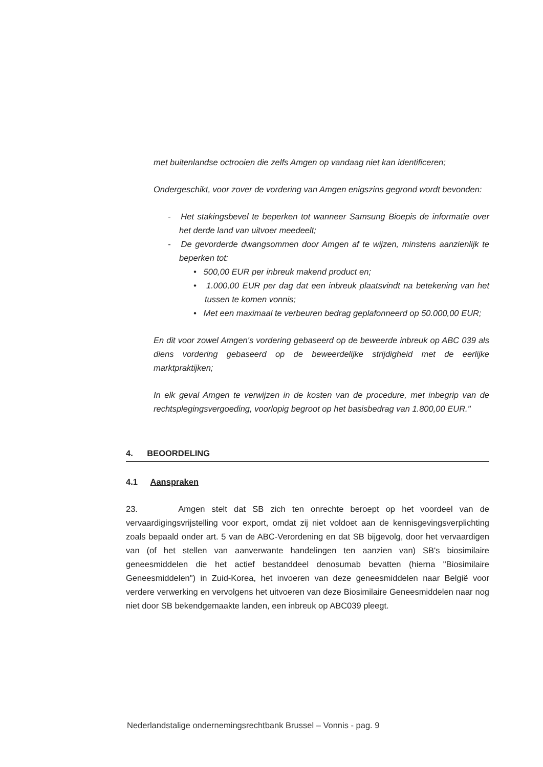met buitenlandse octrooien die zelfs Amgen op vandaag niet kan identificeren;
Ondergeschikt, voor zover de vordering van Amgen enigszins gegrond wordt bevonden:
- Het stakingsbevel te beperken tot wanneer Samsung Bioepis de informatie over het derde land van uitvoer meedeelt;
- De gevorderde dwangsommen door Amgen af te wijzen, minstens aanzienlijk te beperken tot:
• 500,00 EUR per inbreuk makend product en;
• 1.000,00 EUR per dag dat een inbreuk plaatsvindt na betekening van het tussen te komen vonnis;
• Met een maximaal te verbeuren bedrag geplafonneerd op 50.000,00 EUR;
En dit voor zowel Amgen's vordering gebaseerd op de beweerde inbreuk op ABC 039 als diens vordering gebaseerd op de beweerdelijke strijdigheid met de eerlijke marktpraktijken;
In elk geval Amgen te verwijzen in de kosten van de procedure, met inbegrip van de rechtsplegingsvergoeding, voorlopig begroot op het basisbedrag van 1.800,00 EUR."
4. BEOORDELING
4.1 Aanspraken
23. Amgen stelt dat SB zich ten onrechte beroept op het voordeel van de vervaardigingsvrijstelling voor export, omdat zij niet voldoet aan de kennisgevingsverplichting zoals bepaald onder art. 5 van de ABC-Verordening en dat SB bijgevolg, door het vervaardigen van (of het stellen van aanverwante handelingen ten aanzien van) SB's biosimilaire geneesmiddelen die het actief bestanddeel denosumab bevatten (hierna "Biosimilaire Geneesmiddelen") in Zuid-Korea, het invoeren van deze geneesmiddelen naar België voor verdere verwerking en vervolgens het uitvoeren van deze Biosimilaire Geneesmiddelen naar nog niet door SB bekendgemaakte landen, een inbreuk op ABC039 pleegt.
Nederlandstalige ondernemingsrechtbank Brussel – Vonnis - pag. 9